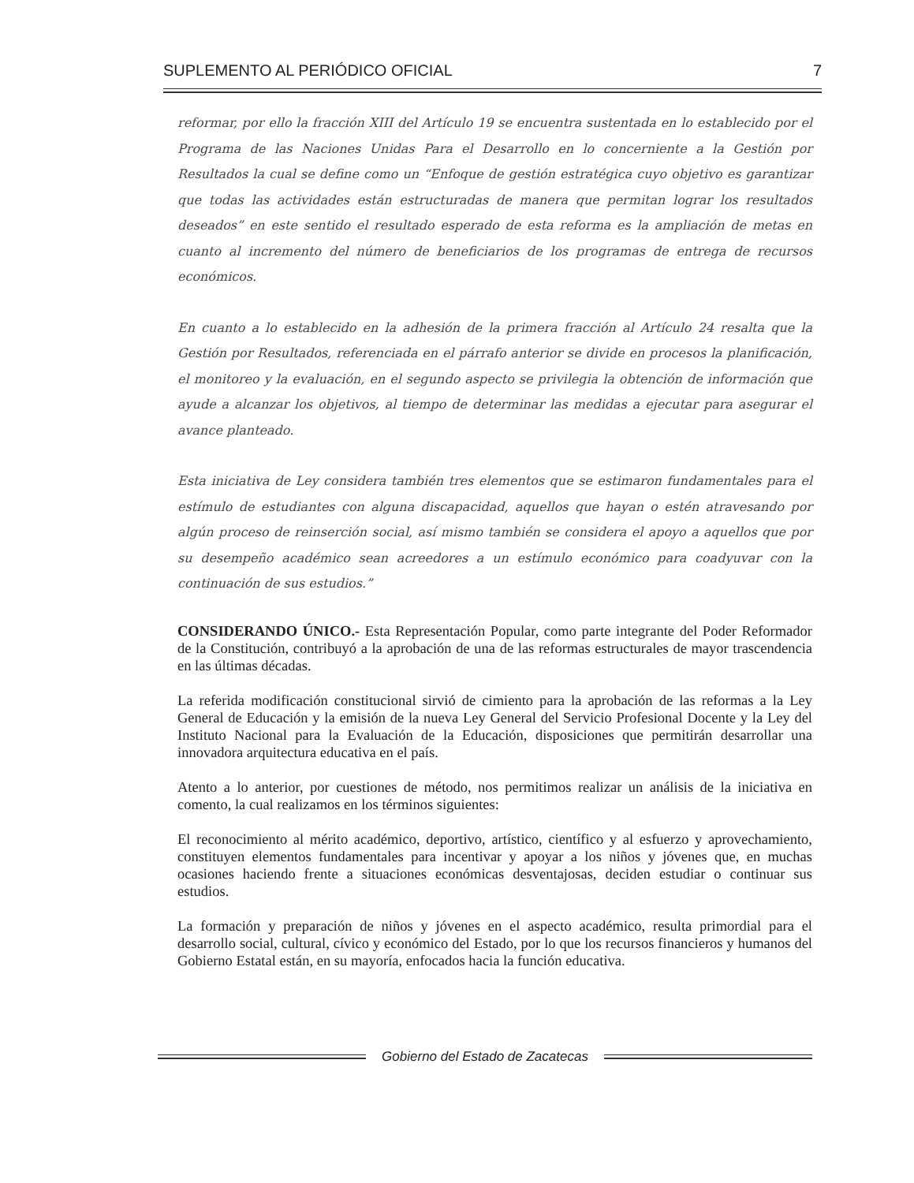SUPLEMENTO AL PERIÓDICO OFICIAL 7
reformar, por ello la fracción XIII del Artículo 19 se encuentra sustentada en lo establecido por el Programa de las Naciones Unidas Para el Desarrollo en lo concerniente a la Gestión por Resultados la cual se define como un “Enfoque de gestión estratégica cuyo objetivo es garantizar que todas las actividades están estructuradas de manera que permitan lograr los resultados deseados” en este sentido el resultado esperado de esta reforma es la ampliación de metas en cuanto al incremento del número de beneficiarios de los programas de entrega de recursos económicos.
En cuanto a lo establecido en la adhesión de la primera fracción al Artículo 24 resalta que la Gestión por Resultados, referenciada en el párrafo anterior se divide en procesos la planificación, el monitoreo y la evaluación, en el segundo aspecto se privilegia la obtención de información que ayude a alcanzar los objetivos, al tiempo de determinar las medidas a ejecutar para asegurar el avance planteado.
Esta iniciativa de Ley considera también tres elementos que se estimaron fundamentales para el estímulo de estudiantes con alguna discapacidad, aquellos que hayan o estén atravesando por algún proceso de reinserción social, así mismo también se considera el apoyo a aquellos que por su desempeño académico sean acreedores a un estímulo económico para coadyuvar con la continuación de sus estudios.”
CONSIDERANDO ÚNICO.- Esta Representación Popular, como parte integrante del Poder Reformador de la Constitución, contribuyó a la aprobación de una de las reformas estructurales de mayor trascendencia en las últimas décadas.
La referida modificación constitucional sirvió de cimiento para la aprobación de las reformas a la Ley General de Educación y la emisión de la nueva Ley General del Servicio Profesional Docente y la Ley del Instituto Nacional para la Evaluación de la Educación, disposiciones que permitirán desarrollar una innovadora arquitectura educativa en el país.
Atento a lo anterior, por cuestiones de método, nos permitimos realizar un análisis de la iniciativa en comento, la cual realizamos en los términos siguientes:
El reconocimiento al mérito académico, deportivo, artístico, científico y al esfuerzo y aprovechamiento, constituyen elementos fundamentales para incentivar y apoyar a los niños y jóvenes que, en muchas ocasiones haciendo frente a situaciones económicas desventajosas, deciden estudiar o continuar sus estudios.
La formación y preparación de niños y jóvenes en el aspecto académico, resulta primordial para el desarrollo social, cultural, cívico y económico del Estado, por lo que los recursos financieros y humanos del Gobierno Estatal están, en su mayoría, enfocados hacia la función educativa.
Gobierno del Estado de Zacatecas